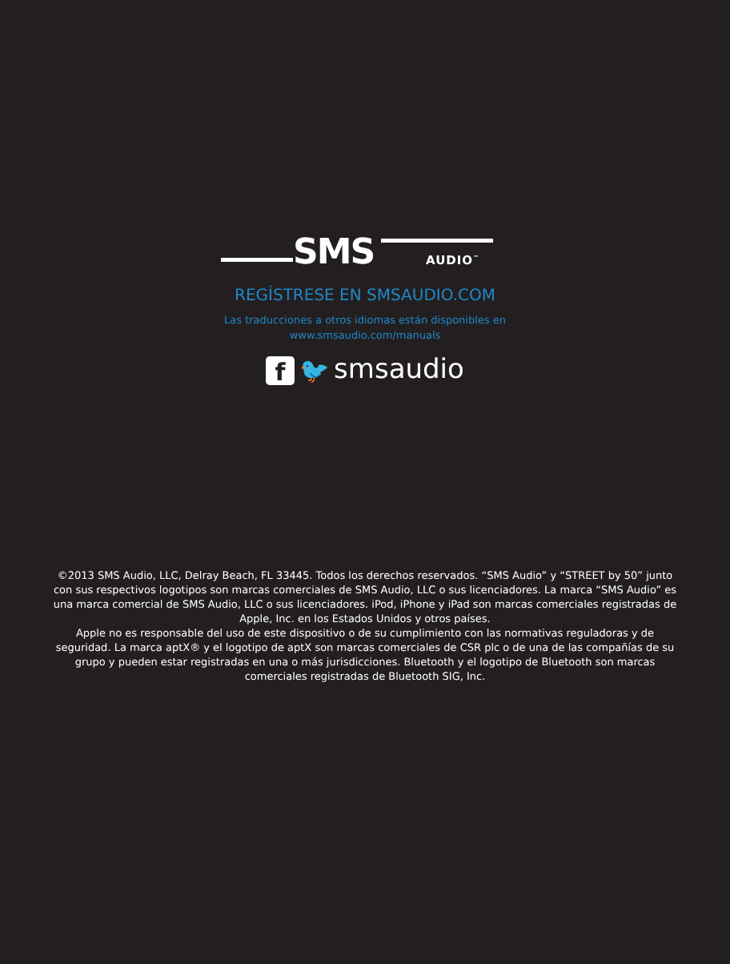SMS AUDIO<sup>™</sup>
REGÍSTRESE EN SMSAUDIO.COM
Las traducciones a otros idiomas están disponibles en
www.smsaudio.com/manuals
f 🐦 smsaudio
©2013 SMS Audio, LLC, Delray Beach, FL 33445. Todos los derechos reservados. “SMS Audio” y “STREET by 50” junto con sus respectivos logotipos son marcas comerciales de SMS Audio, LLC o sus licenciadores. La marca “SMS Audio” es una marca comercial de SMS Audio, LLC o sus licenciadores. iPod, iPhone y iPad son marcas comerciales registradas de Apple, Inc. en los Estados Unidos y otros países.
Apple no es responsable del uso de este dispositivo o de su cumplimiento con las normativas reguladoras y de seguridad. La marca aptX® y el logotipo de aptX son marcas comerciales de CSR plc o de una de las compañías de su grupo y pueden estar registradas en una o más jurisdicciones. Bluetooth y el logotipo de Bluetooth son marcas comerciales registradas de Bluetooth SIG, Inc.